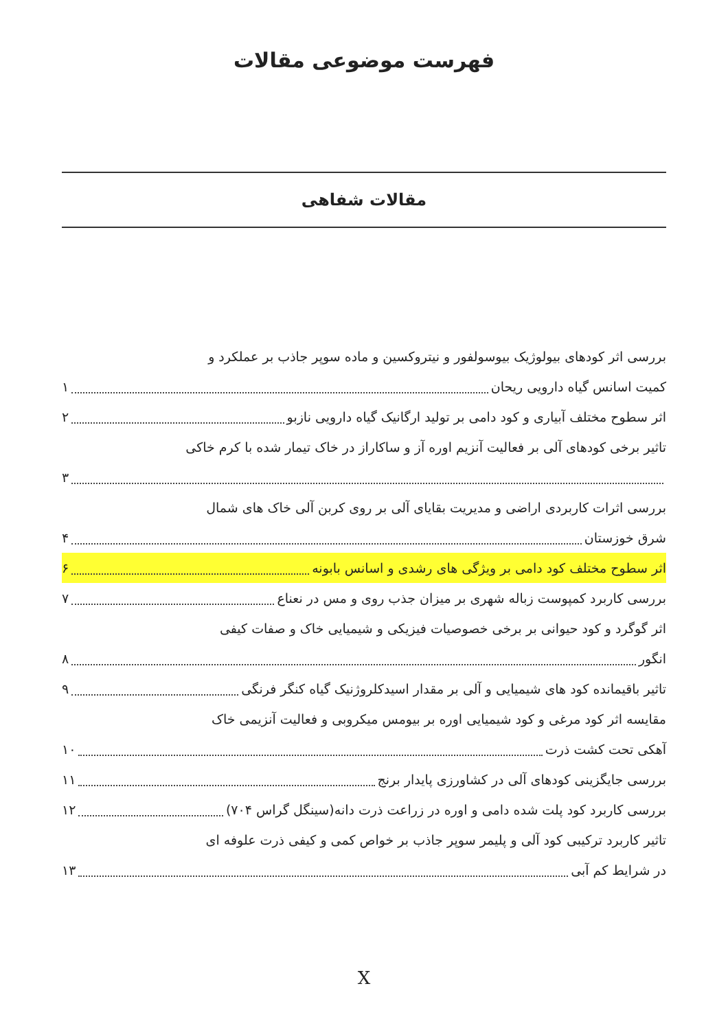فهرست موضوعی مقالات
مقالات شفاهی
بررسی اثر کودهای بیولوژیک بیوسولفور و نیتروکسین و ماده سوپر جاذب بر عملکرد و
کمیت اسانس گیاه دارویی ریحان ۱
اثر سطوح مختلف آبیاری و کود دامی بر تولید ارگانیک گیاه دارویی نازبو ۲
تاثیر برخی کودهای آلی بر فعالیت آنزیم اوره آز و ساکاراز در خاک تیمار شده با کرم خاکی
۳
بررسی اثرات کاربردی اراضی و مدیریت بقایای آلی بر روی کربن آلی خاک های شمال
شرق خوزستان ۴
اثر سطوح مختلف کود دامی بر ویژگی های رشدی و اسانس بابونه ۶
بررسی کاربرد کمپوست زباله شهری بر میزان جذب روی و مس در نعناع ۷
اثر گوگرد و کود حیوانی بر برخی خصوصیات فیزیکی و شیمیایی خاک و صفات کیفی
انگور ۸
تاثیر باقیمانده کود های شیمیایی و آلی بر مقدار اسیدکلروژنیک گیاه کنگر فرنگی ۹
مقایسه اثر کود مرغی و کود شیمیایی اوره بر بیومس میکروبی و فعالیت آنزیمی خاک
آهکی تحت کشت ذرت ۱۰
بررسی جایگزینی کودهای آلی در کشاورزی پایدار برنج ۱۱
بررسی کاربرد کود پلت شده دامی و اوره در زراعت ذرت دانه(سینگل گراس ۷۰۴) ۱۲
تاثیر کاربرد ترکیبی کود آلی و پلیمر سوپر جاذب بر خواص کمی و کیفی ذرت علوفه ای
در شرایط کم آبی ۱۳
X